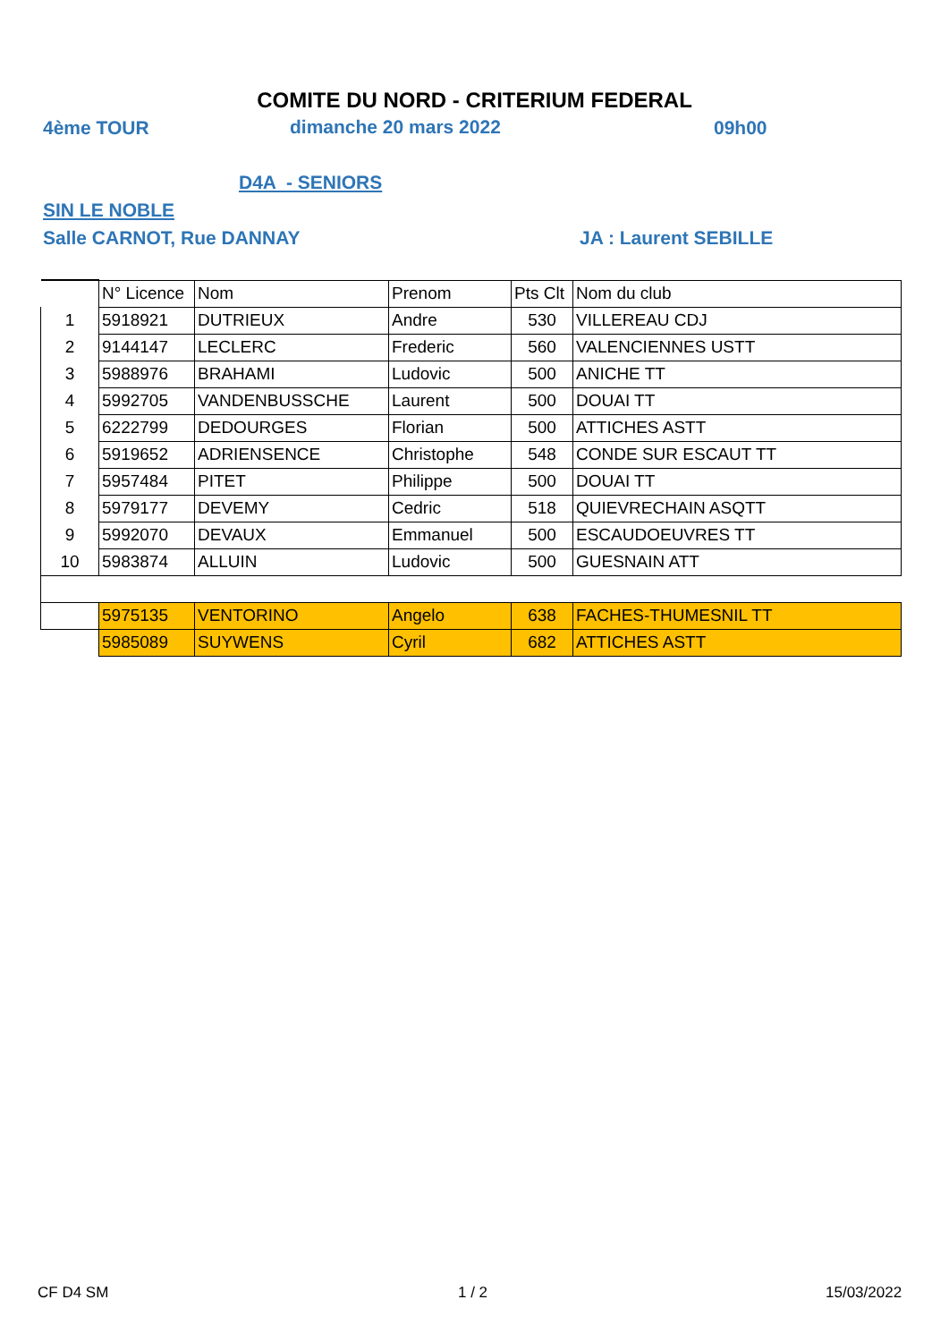COMITE DU NORD - CRITERIUM FEDERAL
4ème TOUR dimanche 20 mars 2022 09h00
D4A - SENIORS
SIN LE NOBLE
Salle CARNOT, Rue DANNAY JA : Laurent SEBILLE
| | N° Licence | Nom | Prenom | Pts Clt | Nom du club |
| --- | --- | --- | --- | --- | --- |
| 1 | 5918921 | DUTRIEUX | Andre | 530 | VILLEREAU CDJ |
| 2 | 9144147 | LECLERC | Frederic | 560 | VALENCIENNES USTT |
| 3 | 5988976 | BRAHAMI | Ludovic | 500 | ANICHE TT |
| 4 | 5992705 | VANDENBUSSCHE | Laurent | 500 | DOUAI TT |
| 5 | 6222799 | DEDOURGES | Florian | 500 | ATTICHES ASTT |
| 6 | 5919652 | ADRIENSENCE | Christophe | 548 | CONDE SUR ESCAUT TT |
| 7 | 5957484 | PITET | Philippe | 500 | DOUAI TT |
| 8 | 5979177 | DEVEMY | Cedric | 518 | QUIEVRECHAIN ASQTT |
| 9 | 5992070 | DEVAUX | Emmanuel | 500 | ESCAUDOEUVRES TT |
| 10 | 5983874 | ALLUIN | Ludovic | 500 | GUESNAIN ATT |
| | 5975135 | VENTORINO | Angelo | 638 | FACHES-THUMESNIL TT |
| | 5985089 | SUYWENS | Cyril | 682 | ATTICHES ASTT |
CF D4 SM 1 / 2 15/03/2022